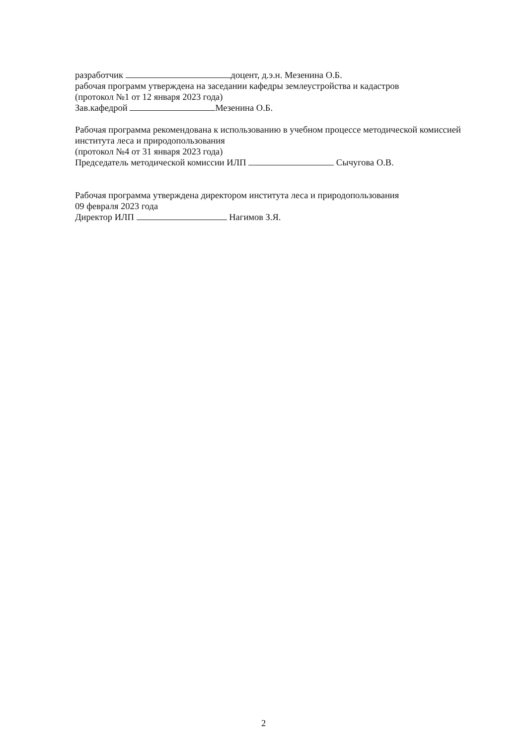разработчик доцент, д.э.н. Мезенина О.Б.
рабочая программ утверждена на заседании кафедры землеустройства и кадастров
(протокол №1 от 12 января 2023 года)
Зав.кафедрой Мезенина О.Б.
Рабочая программа рекомендована к использованию в учебном процессе методической комиссией института леса и природопользования
(протокол №4 от 31 января 2023 года)
Председатель методической комиссии ИЛП Сычугова О.В.
Рабочая программа утверждена директором института леса и природопользования
09 февраля 2023 года
Директор ИЛП Нагимов З.Я.
2